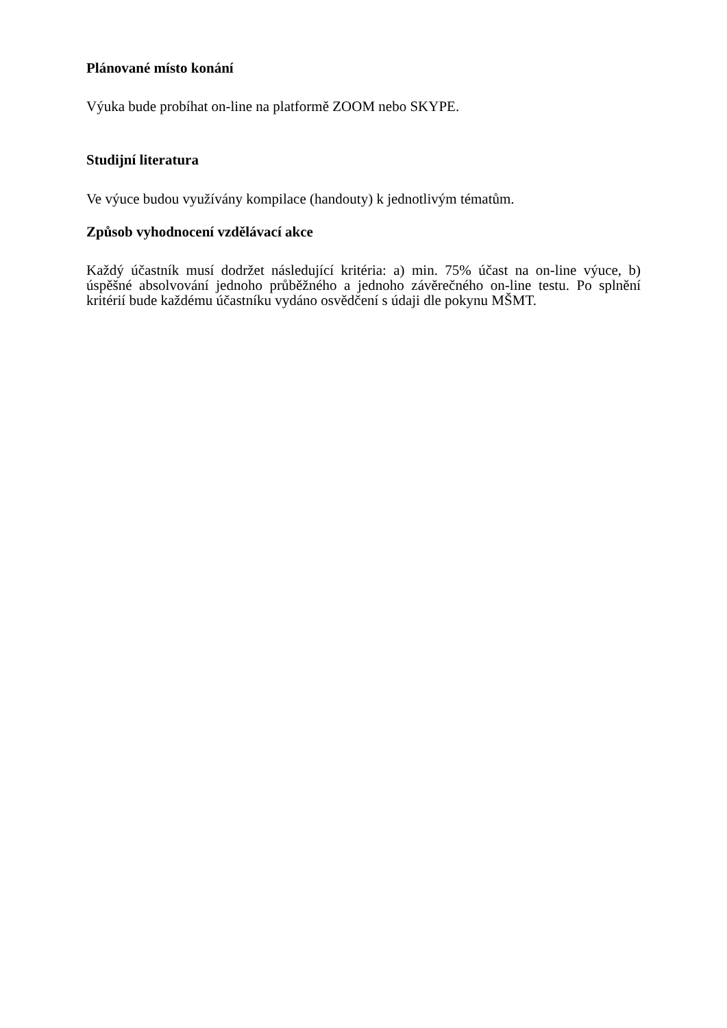Plánované místo konání
Výuka bude probíhat on-line na platformě ZOOM nebo SKYPE.
Studijní literatura
Ve výuce budou využívány kompilace (handouty) k jednotlivým tématům.
Způsob vyhodnocení vzdělávací akce
Každý účastník musí dodržet následující kritéria: a) min. 75% účast na on-line výuce, b) úspěšné absolvování jednoho průběžného a jednoho závěrečného on-line testu. Po splnění kritérií bude každému účastníku vydáno osvědčení s údaji dle pokynu MŠMT.